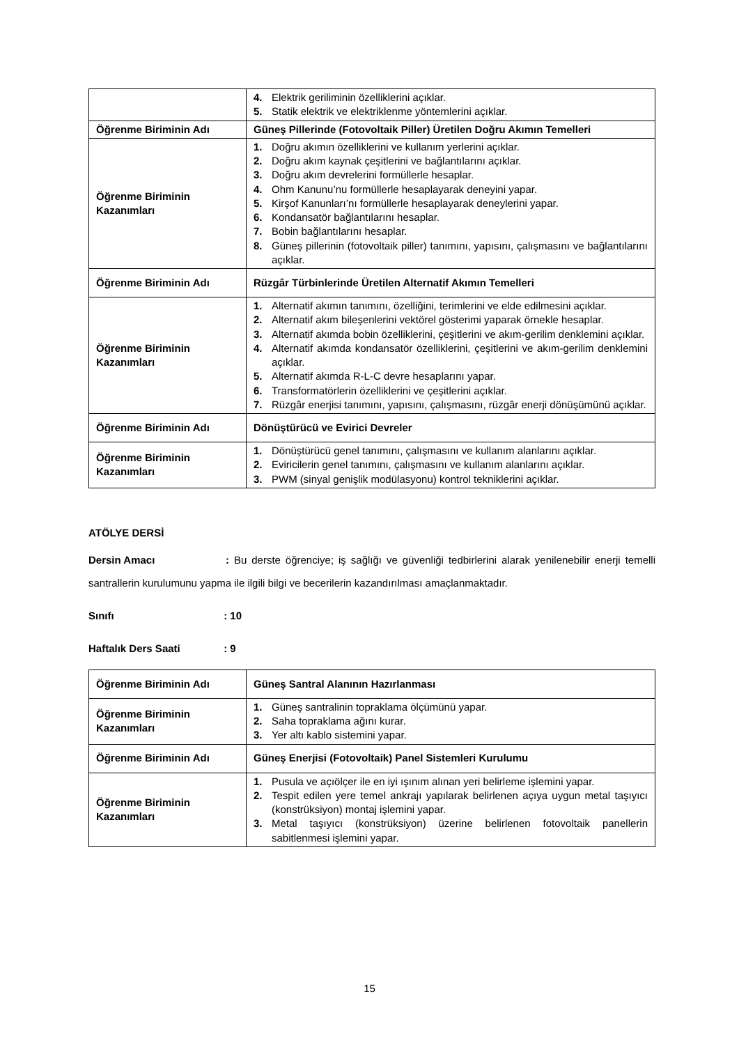| | 4. Elektrik geriliminin özelliklerini açıklar. 5. Statik elektrik ve elektriklenme yöntemlerini açıklar. |
| Öğrenme Biriminin Adı | Güneş Pillerinde (Fotovoltaik Piller) Üretilen Doğru Akımın Temelleri |
| Öğrenme Biriminin Kazanımları | 1. Doğru akımın özelliklerini ve kullanım yerlerini açıklar. 2. Doğru akım kaynak çeşitlerini ve bağlantılarını açıklar. 3. Doğru akım devrelerini formüllerle hesaplar. 4. Ohm Kanunu’nu formüllerle hesaplayarak deneyini yapar. 5. Kirşof Kanunları’nı formüllerle hesaplayarak deneylerini yapar. 6. Kondansatör bağlantılarını hesaplar. 7. Bobin bağlantılarını hesaplar. 8. Güneş pillerinin (fotovoltaik piller) tanımını, yapısını, çalışmasını ve bağlantılarını açıklar. |
| Öğrenme Biriminin Adı | Rüzgâr Türbinlerinde Üretilen Alternatif Akımın Temelleri |
| Öğrenme Biriminin Kazanımları | 1. Alternatif akımın tanımını, özelliğini, terimlerini ve elde edilmesini açıklar. 2. Alternatif akım bileşenlerini vektörel gösterimi yaparak örnekle hesaplar. 3. Alternatif akımda bobin özelliklerini, çeşitlerini ve akım-gerilim denklemini açıklar. 4. Alternatif akımda kondansatör özelliklerini, çeşitlerini ve akım-gerilim denklemini açıklar. 5. Alternatif akımda R-L-C devre hesaplarını yapar. 6. Transformatörlerin özelliklerini ve çeşitlerini açıklar. 7. Rüzgâr enerjisi tanımını, yapısını, çalışmasını, rüzgâr enerji dönüşümünü açıklar. |
| Öğrenme Biriminin Adı | Dönüştürücü ve Evirici Devreler |
| Öğrenme Biriminin Kazanımları | 1. Dönüştürücü genel tanımını, çalışmasını ve kullanım alanlarını açıklar. 2. Eviricilerin genel tanımını, çalışmasını ve kullanım alanlarını açıklar. 3. PWM (sinyal genişlik modülasyonu) kontrol tekniklerini açıklar. |
ATÖLYE DERSİ
Dersin Amacı : Bu derste öğrenciye; iş sağlığı ve güvenliği tedbirlerini alarak yenilenebilir enerji temelli santrallerin kurulumunu yapma ile ilgili bilgi ve becerilerin kazandırılması amaçlanmaktadır.
Sınıfı : 10
Haftalık Ders Saati : 9
| Öğrenme Biriminin Adı | Güneş Santral Alanının Hazırlanması |
| Öğrenme Biriminin Kazanımları | 1. Güneş santralinin topraklama ölçümünü yapar. 2. Saha topraklama ağını kurar. 3. Yer altı kablo sistemini yapar. |
| Öğrenme Biriminin Adı | Güneş Enerjisi (Fotovoltaik) Panel Sistemleri Kurulumu |
| Öğrenme Biriminin Kazanımları | 1. Pusula ve açıölçer ile en iyi ışınım alınan yeri belirleme işlemini yapar. 2. Tespit edilen yere temel ankrajı yapılarak belirlenen açıya uygun metal taşıyıcı (konstrüksiyon) montaj işlemini yapar. 3. Metal taşıyıcı (konstrüksiyon) üzerine belirlenen fotovoltaik panellerin sabitlenmesi işlemini yapar. |
15